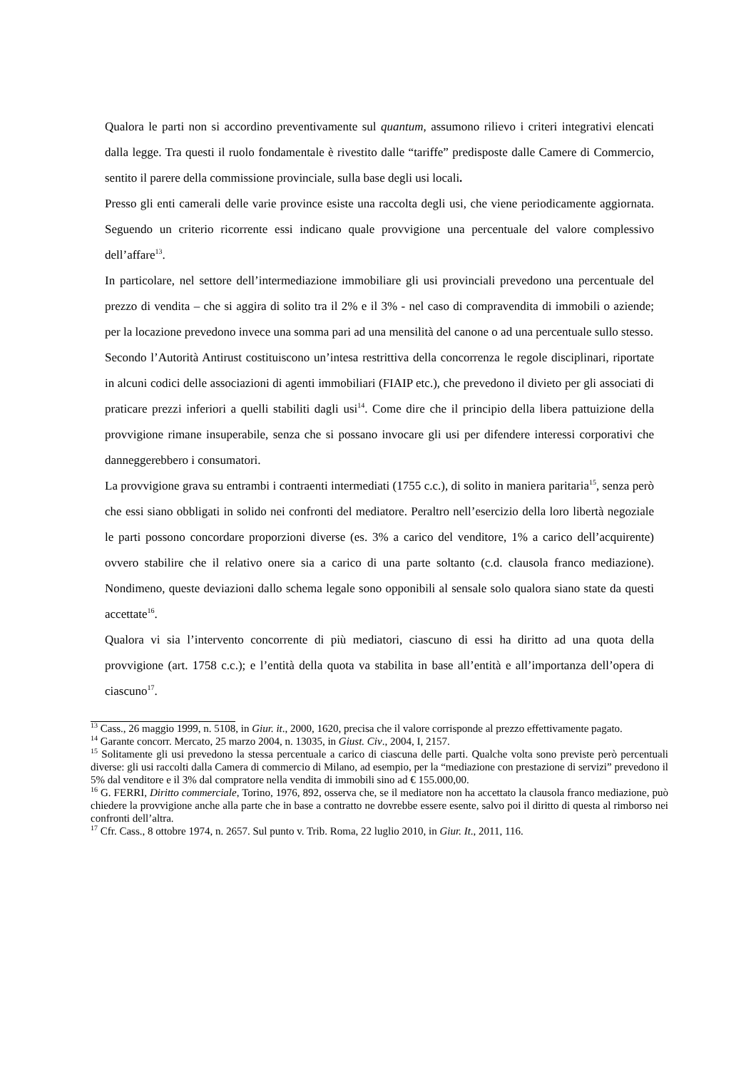Qualora le parti non si accordino preventivamente sul quantum, assumono rilievo i criteri integrativi elencati dalla legge. Tra questi il ruolo fondamentale è rivestito dalle “tariffe” predisposte dalle Camere di Commercio, sentito il parere della commissione provinciale, sulla base degli usi locali.
Presso gli enti camerali delle varie province esiste una raccolta degli usi, che viene periodicamente aggiornata. Seguendo un criterio ricorrente essi indicano quale provvigione una percentuale del valore complessivo dell’affare<sup>13</sup>.
In particolare, nel settore dell’intermediazione immobiliare gli usi provinciali prevedono una percentuale del prezzo di vendita – che si aggira di solito tra il 2% e il 3% - nel caso di compravendita di immobili o aziende; per la locazione prevedono invece una somma pari ad una mensilità del canone o ad una percentuale sullo stesso.
Secondo l’Autorità Antirust costituiscono un’intesa restrittiva della concorrenza le regole disciplinari, riportate in alcuni codici delle associazioni di agenti immobiliari (FIAIP etc.), che prevedono il divieto per gli associati di praticare prezzi inferiori a quelli stabiliti dagli usi<sup>14</sup>. Come dire che il principio della libera pattuizione della provvigione rimane insuperabile, senza che si possano invocare gli usi per difendere interessi corporativi che danneggerebbero i consumatori.
La provvigione grava su entrambi i contraenti intermediati (1755 c.c.), di solito in maniera paritaria<sup>15</sup>, senza però che essi siano obbligati in solido nei confronti del mediatore. Peraltro nell’esercizio della loro libertà negoziale le parti possono concordare proporzioni diverse (es. 3% a carico del venditore, 1% a carico dell’acquirente) ovvero stabilire che il relativo onere sia a carico di una parte soltanto (c.d. clausola franco mediazione). Nondimeno, queste deviazioni dallo schema legale sono opponibili al sensale solo qualora siano state da questi accettate<sup>16</sup>.
Qualora vi sia l’intervento concorrente di più mediatori, ciascuno di essi ha diritto ad una quota della provvigione (art. 1758 c.c.); e l’entità della quota va stabilita in base all’entità e all’importanza dell’opera di ciascuno<sup>17</sup>.
<sup>13</sup> Cass., 26 maggio 1999, n. 5108, in Giur. it., 2000, 1620, precisa che il valore corrisponde al prezzo effettivamente pagato.
<sup>14</sup> Garante concorr. Mercato, 25 marzo 2004, n. 13035, in Giust. Civ., 2004, I, 2157.
<sup>15</sup> Solitamente gli usi prevedono la stessa percentuale a carico di ciascuna delle parti. Qualche volta sono previste però percentuali diverse: gli usi raccolti dalla Camera di commercio di Milano, ad esempio, per la “mediazione con prestazione di servizi” prevedono il 5% dal venditore e il 3% dal compratore nella vendita di immobili sino ad € 155.000,00.
<sup>16</sup> G. FERRI, Diritto commerciale, Torino, 1976, 892, osserva che, se il mediatore non ha accettato la clausola franco mediazione, può chiedere la provvigione anche alla parte che in base a contratto ne dovrebbe essere esente, salvo poi il diritto di questa al rimborso nei confronti dell’altra.
<sup>17</sup> Cfr. Cass., 8 ottobre 1974, n. 2657. Sul punto v. Trib. Roma, 22 luglio 2010, in Giur. It., 2011, 116.